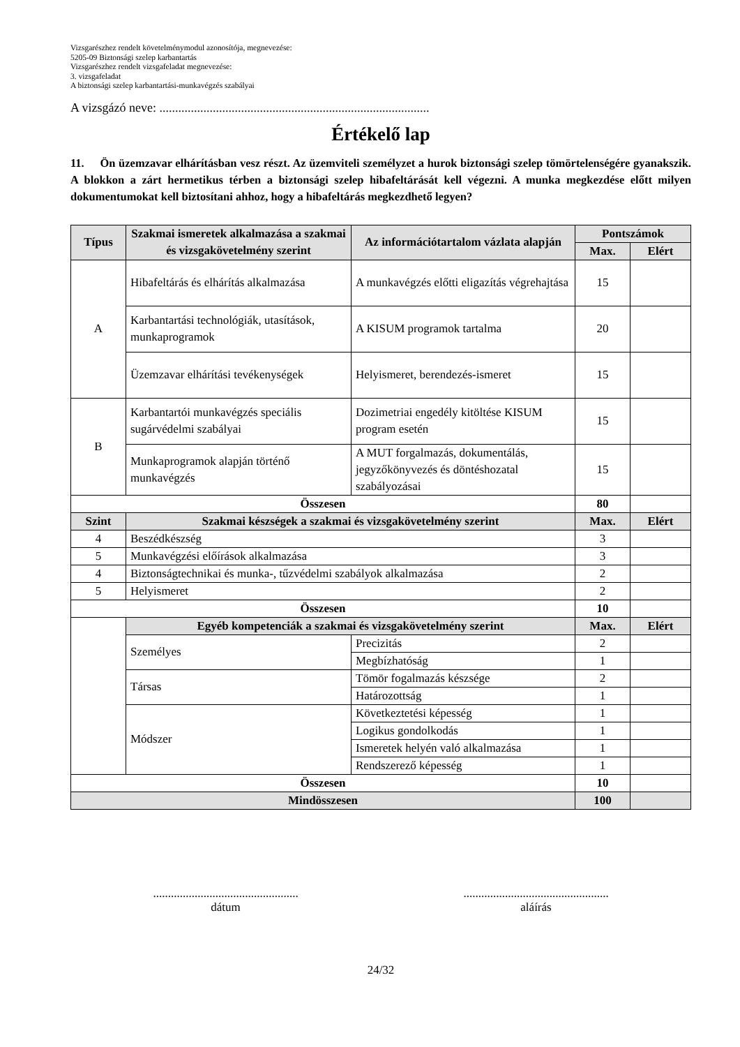Vizsgarészhez rendelt követelménymodul azonosítója, megnevezése:
5205-09 Biztonsági szelep karbantartás
Vizsgarészhez rendelt vizsgafeladat megnevezése:
3. vizsgafeladat
A biztonsági szelep karbantartási-munkavégzés szabályai
A vizsgázó neve: ......................................................................................
Értékelő lap
11. Ön üzemzavar elhárításban vesz részt. Az üzemviteli személyzet a hurok biztonsági szelep tömörtelenségére gyanakszik. A blokkon a zárt hermetikus térben a biztonsági szelep hibafeltárását kell végezni. A munka megkezdése előtt milyen dokumentumokat kell biztosítani ahhoz, hogy a hibafeltárás megkezdhető legyen?
| Típus | Szakmai ismeretek alkalmazása a szakmai és vizsgakövetelmény szerint | Az információtartalom vázlata alapján | Pontszámok | |
| --- | --- | --- | --- | --- |
| | | | Max. | Elért |
| A | Hibafeltárás és elhárítás alkalmazása | A munkavégzés előtti eligazítás végrehajtása | 15 | |
| | Karbantartási technológiák, utasítások, munkaprogramok | A KISUM programok tartalma | 20 | |
| | Üzemzavar elhárítási tevékenységek | Helyismeret, berendezés-ismeret | 15 | |
| B | Karbantartói munkavégzés speciális sugárvédelmi szabályai | Dozimetriai engedély kitöltése KISUM program esetén | 15 | |
| | Munkaprogramok alapján történő munkavégzés | A MUT forgalmazás, dokumentálás, jegyzőkönyvezés és döntéshozatal szabályozásai | 15 | |
| Összesen | | | 80 | |
| Szint | Szakmai készségek a szakmai és vizsgakövetelmény szerint | | Max. | Elért |
| 4 | Beszédkészség | | 3 | |
| 5 | Munkavégzési előírások alkalmazása | | 3 | |
| 4 | Biztonságtechnikai és munka-, tűzvédelmi szabályok alkalmazása | | 2 | |
| 5 | Helyismeret | | 2 | |
| Összesen | | | 10 | |
| | Egyéb kompetenciák a szakmai és vizsgakövetelmény szerint | | Max. | Elért |
| | Személyes | Precizitás | 2 | |
| | | Megbízhatóság | 1 | |
| | Társas | Tömör fogalmazás készsége | 2 | |
| | | Határozottság | 1 | |
| | Módszer | Következtetési képesség | 1 | |
| | | Logikus gondolkodás | 1 | |
| | | Ismeretek helyén való alkalmazása | 1 | |
| | | Rendszerező képesség | 1 | |
| Összesen | | | 10 | |
| Mindösszesen | | | 100 | |
.................................................
dátum
.................................................
aláírás
24/32